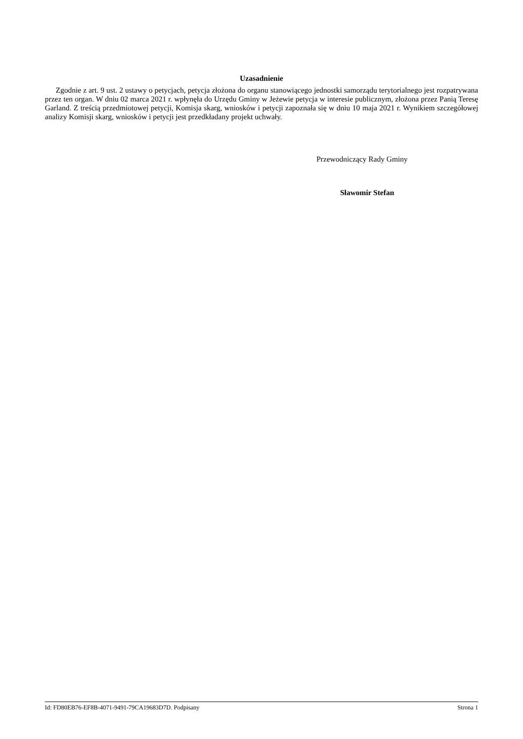Uzasadnienie
Zgodnie z art. 9 ust. 2 ustawy o petycjach, petycja złożona do organu stanowiącego jednostki samorządu terytorialnego jest rozpatrywana przez ten organ. W dniu 02 marca 2021 r. wpłynęła do Urzędu Gminy w Jeżewie petycja w interesie publicznym, złożona przez Panią Teresę Garland. Z treścią przedmiotowej petycji, Komisja skarg, wniosków i petycji zapoznała się w dniu 10 maja 2021 r. Wynikiem szczegółowej analizy Komisji skarg, wniosków i petycji jest przedkładany projekt uchwały.
Przewodniczący Rady Gminy
Sławomir Stefan
Id: FD80EB76-EF8B-4071-9491-79CA19683D7D. Podpisany Strona 1